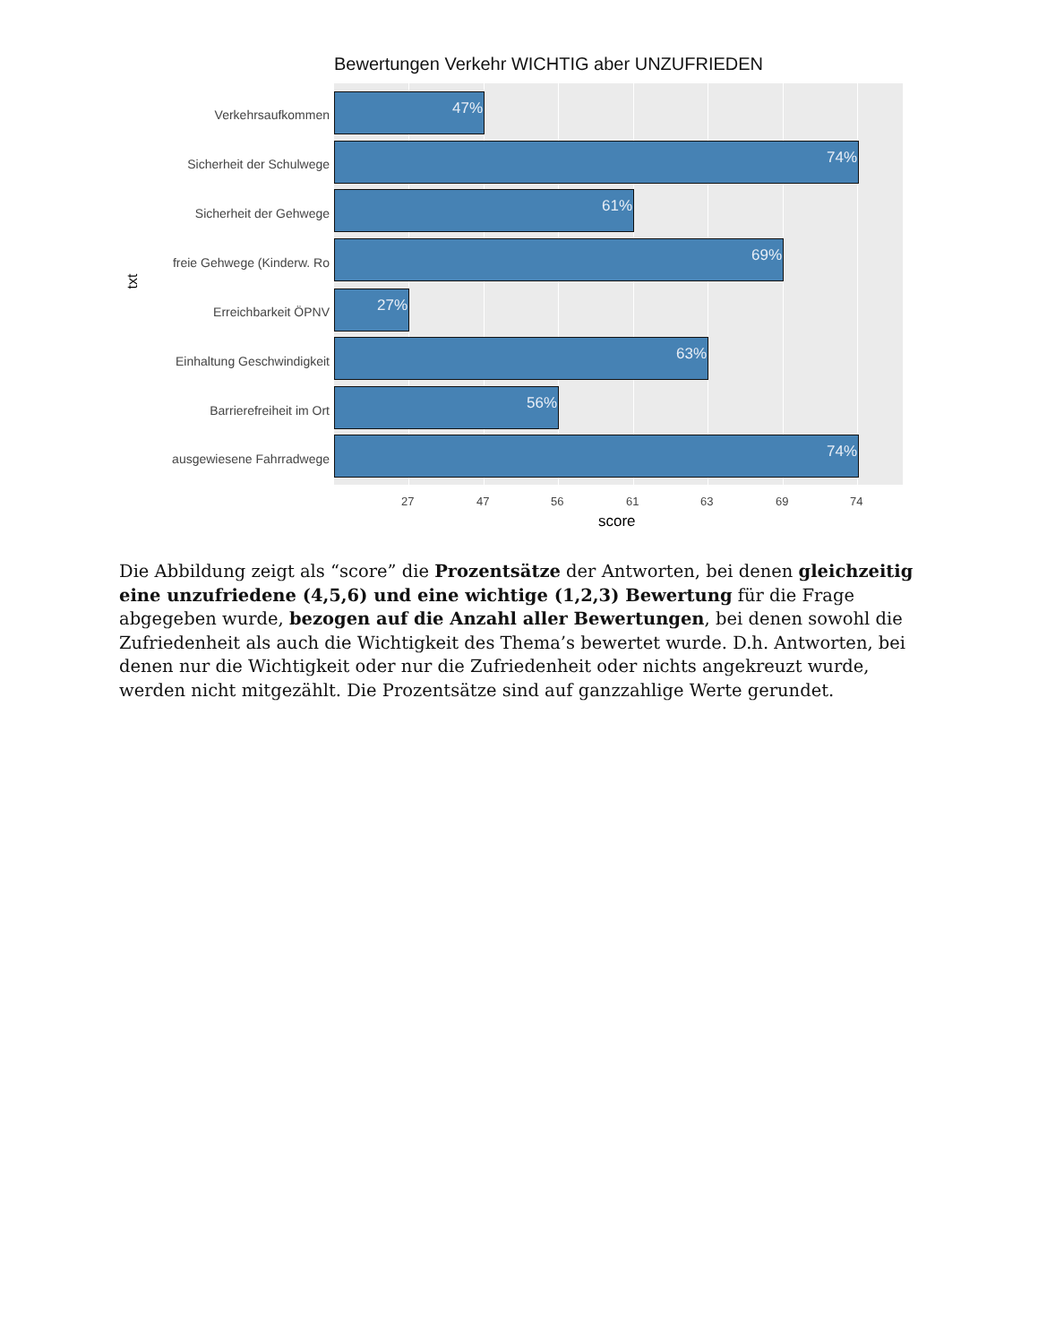Bewertungen Verkehr WICHTIG aber UNZUFRIEDEN
txt
47%
74%
61%
69%
27%
63%
56%
74%
Verkehrsaufkommen
Sicherheit der Schulwege
Sicherheit der Gehwege
freie Gehwege (Kinderw. Ro
Erreichbarkeit ÖPNV
Einhaltung Geschwindigkeit
Barrierefreiheit im Ort
ausgewiesene Fahrradwege
27 47 56 61 63 69 74
score
Die Abbildung zeigt als “score” die Prozentsätze der Antworten, bei denen gleichzeitig eine unzufriedene (4,5,6) und eine wichtige (1,2,3) Bewertung für die Frage abgegeben wurde, bezogen auf die Anzahl aller Bewertungen, bei denen sowohl die Zufriedenheit als auch die Wichtigkeit des Thema’s bewertet wurde. D.h. Antworten, bei denen nur die Wichtigkeit oder nur die Zufriedenheit oder nichts angekreuzt wurde, werden nicht mitgezählt. Die Prozentsätze sind auf ganzzahlige Werte gerundet.